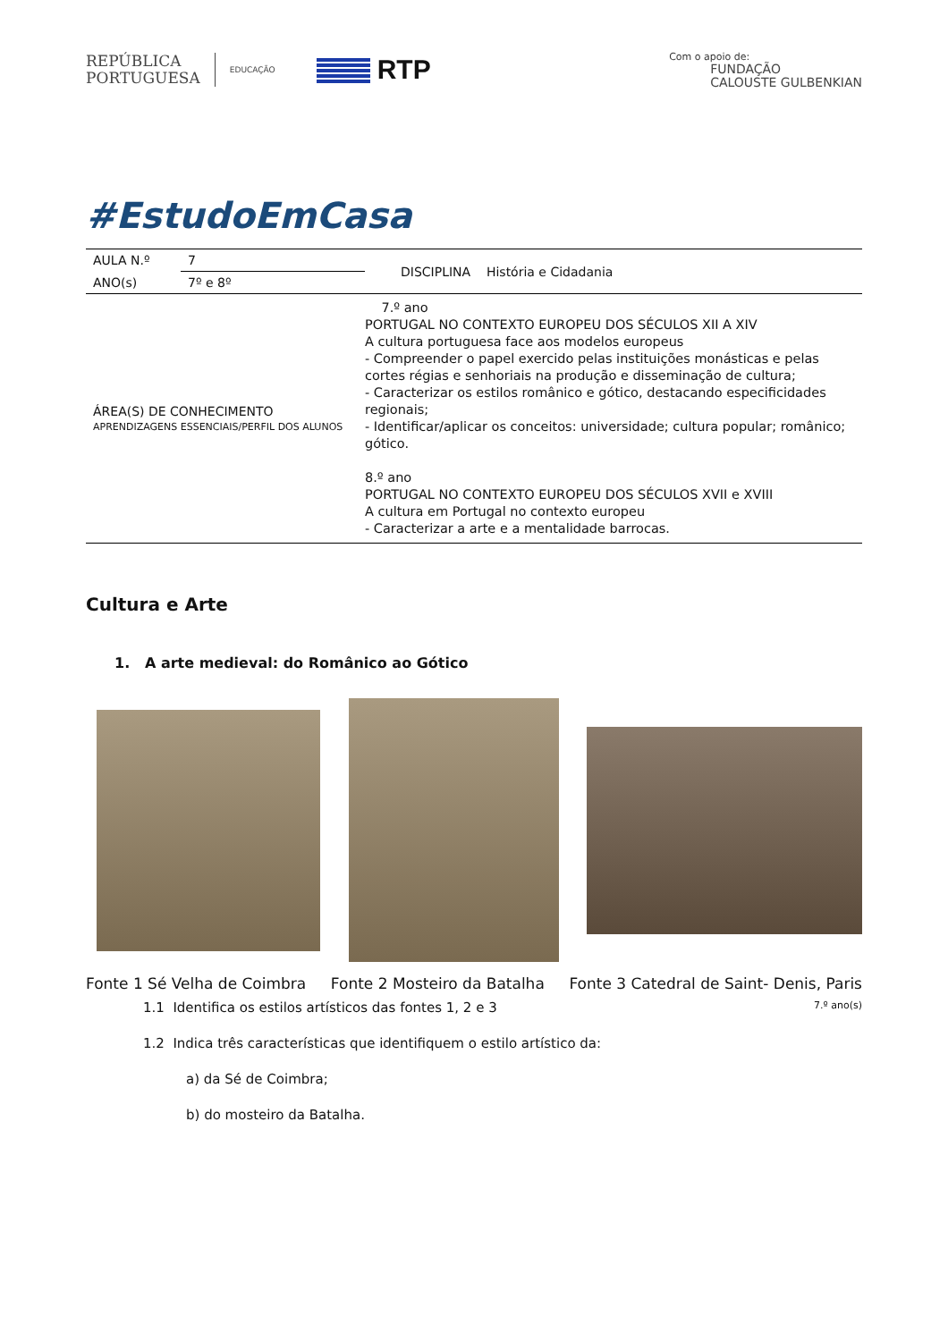REPÚBLICA
PORTUGUESA
EDUCAÇÃO
RTP
Com o apoio de:
FUNDAÇÃO
CALOUSTE GULBENKIAN
#EstudoEmCasa
| AULA N.º | 7 | DISCIPLINA História e Cidadania |
| ANO(s) | 7º e 8º | |
| ÁREA(S) DE CONHECIMENTO APRENDIZAGENS ESSENCIAIS/PERFIL DOS ALUNOS | | 7.º ano PORTUGAL NO CONTEXTO EUROPEU DOS SÉCULOS XII A XIV A cultura portuguesa face aos modelos europeus - Compreender o papel exercido pelas instituições monásticas e pelas cortes régias e senhoriais na produção e disseminação de cultura; - Caracterizar os estilos românico e gótico, destacando especificidades regionais; - Identificar/aplicar os conceitos: universidade; cultura popular; românico; gótico. 8.º ano PORTUGAL NO CONTEXTO EUROPEU DOS SÉCULOS XVII e XVIII A cultura em Portugal no contexto europeu - Caracterizar a arte e a mentalidade barrocas. |
Cultura e Arte
1. A arte medieval: do Românico ao Gótico
Fonte 1 Sé Velha de Coimbra Fonte 2 Mosteiro da Batalha Fonte 3 Catedral de Saint- Denis, Paris
1.1 Identifica os estilos artísticos das fontes 1, 2 e 3 7.º ano(s)
1.2 Indica três características que identifiquem o estilo artístico da:
a) da Sé de Coimbra;
b) do mosteiro da Batalha.